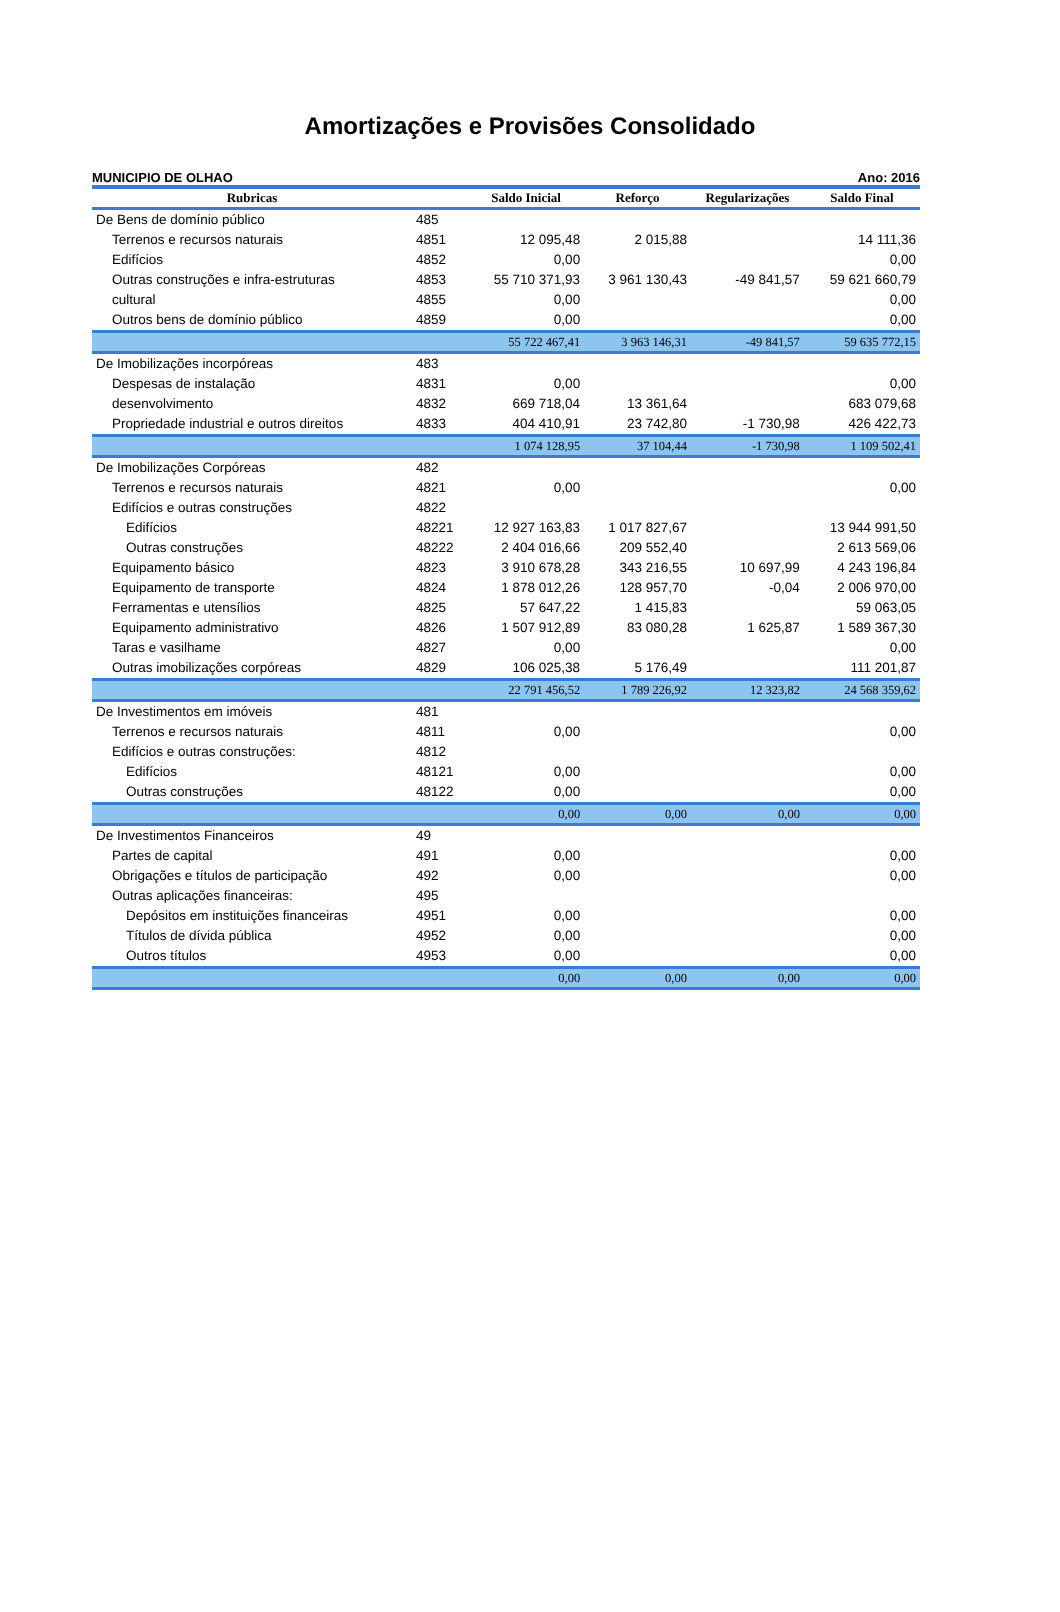Amortizações e Provisões Consolidado
MUNICIPIO DE OLHAO Ano: 2016
| Rubricas | | Saldo Inicial | Reforço | Regularizações | Saldo Final |
| --- | --- | --- | --- | --- | --- |
| De Bens de domínio público | 485 | | | | |
| Terrenos e recursos naturais | 4851 | 12 095,48 | 2 015,88 | | 14 111,36 |
| Edifícios | 4852 | 0,00 | | | 0,00 |
| Outras construções e infra-estruturas | 4853 | 55 710 371,93 | 3 961 130,43 | -49 841,57 | 59 621 660,79 |
| cultural | 4855 | 0,00 | | | 0,00 |
| Outros bens de domínio público | 4859 | 0,00 | | | 0,00 |
| | | 55 722 467,41 | 3 963 146,31 | -49 841,57 | 59 635 772,15 |
| De Imobilizações incorpóreas | 483 | | | | |
| Despesas de instalação | 4831 | 0,00 | | | 0,00 |
| desenvolvimento | 4832 | 669 718,04 | 13 361,64 | | 683 079,68 |
| Propriedade industrial e outros direitos | 4833 | 404 410,91 | 23 742,80 | -1 730,98 | 426 422,73 |
| | | 1 074 128,95 | 37 104,44 | -1 730,98 | 1 109 502,41 |
| De Imobilizações Corpóreas | 482 | | | | |
| Terrenos e recursos naturais | 4821 | 0,00 | | | 0,00 |
| Edifícios e outras construções | 4822 | | | | |
| Edifícios | 48221 | 12 927 163,83 | 1 017 827,67 | | 13 944 991,50 |
| Outras construções | 48222 | 2 404 016,66 | 209 552,40 | | 2 613 569,06 |
| Equipamento básico | 4823 | 3 910 678,28 | 343 216,55 | 10 697,99 | 4 243 196,84 |
| Equipamento de transporte | 4824 | 1 878 012,26 | 128 957,70 | -0,04 | 2 006 970,00 |
| Ferramentas e utensílios | 4825 | 57 647,22 | 1 415,83 | | 59 063,05 |
| Equipamento administrativo | 4826 | 1 507 912,89 | 83 080,28 | 1 625,87 | 1 589 367,30 |
| Taras e vasilhame | 4827 | 0,00 | | | 0,00 |
| Outras imobilizações corpóreas | 4829 | 106 025,38 | 5 176,49 | | 111 201,87 |
| | | 22 791 456,52 | 1 789 226,92 | 12 323,82 | 24 568 359,62 |
| De Investimentos em imóveis | 481 | | | | |
| Terrenos e recursos naturais | 4811 | 0,00 | | | 0,00 |
| Edifícios e outras construções: | 4812 | | | | |
| Edifícios | 48121 | 0,00 | | | 0,00 |
| Outras construções | 48122 | 0,00 | | | 0,00 |
| | | 0,00 | 0,00 | 0,00 | 0,00 |
| De Investimentos Financeiros | 49 | | | | |
| Partes de capital | 491 | 0,00 | | | 0,00 |
| Obrigações e títulos de participação | 492 | 0,00 | | | 0,00 |
| Outras aplicações financeiras: | 495 | | | | |
| Depósitos em instituições financeiras | 4951 | 0,00 | | | 0,00 |
| Títulos de dívida pública | 4952 | 0,00 | | | 0,00 |
| Outros títulos | 4953 | 0,00 | | | 0,00 |
| | | 0,00 | 0,00 | 0,00 | 0,00 |